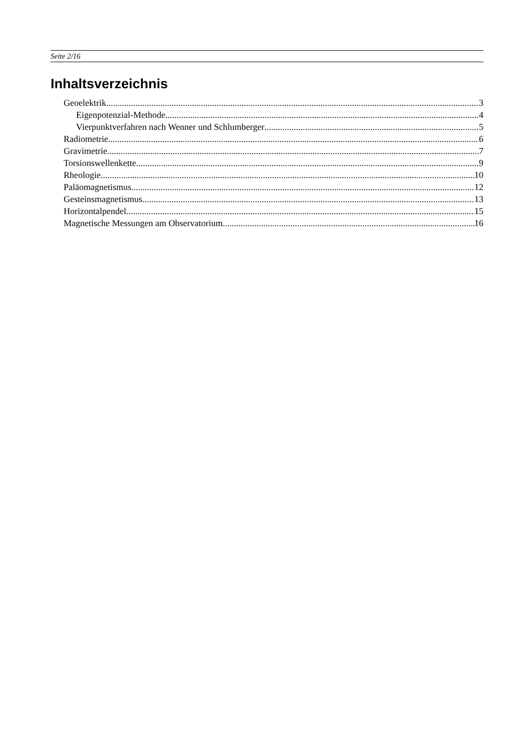Seite 2/16
Inhaltsverzeichnis
Geoelektrik 3
Eigenpotenzial-Methode 4
Vierpunktverfahren nach Wenner und Schlumberger 5
Radiometrie 6
Gravimetrie 7
Torsionswellenkette 9
Rheologie 10
Paläomagnetismus 12
Gesteinsmagnetismus 13
Horizontalpendel 15
Magnetische Messungen am Observatorium 16